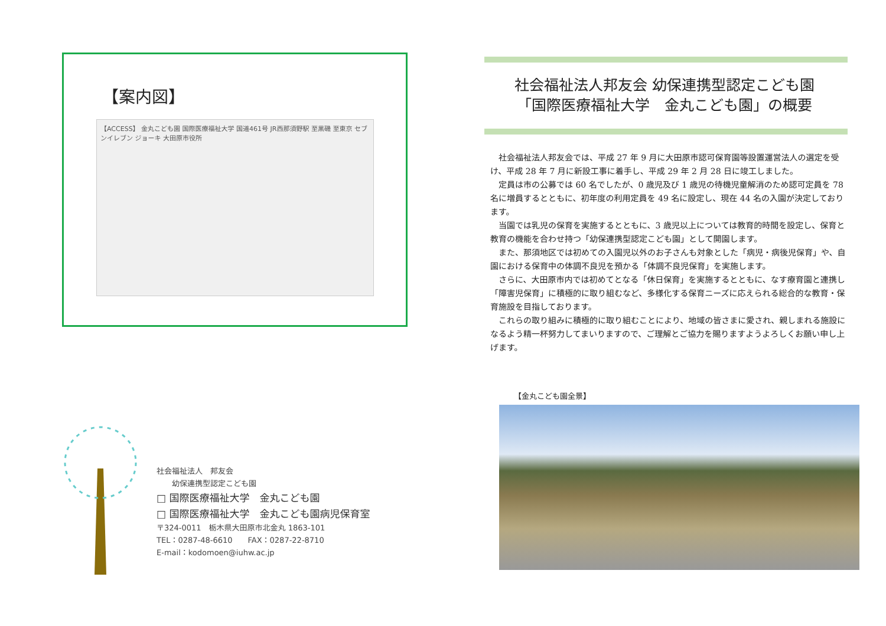【案内図】
【ACCESS】 金丸こども園 国際医療福祉大学 国道461号 JR西那須野駅 至黒磯 至東京 セブンイレブン ジョーキ 大田原市役所
社会福祉法人　邦友会
　　幼保連携型認定こども園
□ 国際医療福祉大学　金丸こども園
□ 国際医療福祉大学　金丸こども園病児保育室
〒324-0011　栃木県大田原市北金丸 1863-101
TEL：0287-48-6610　　FAX：0287-22-8710
E-mail：kodomoen@iuhw.ac.jp
社会福祉法人邦友会 幼保連携型認定こども園
「国際医療福祉大学　金丸こども園」の概要
社会福祉法人邦友会では、平成 27 年 9 月に大田原市認可保育園等設置運営法人の選定を受け、平成 28 年 7 月に新設工事に着手し、平成 29 年 2 月 28 日に竣工しました。
定員は市の公募では 60 名でしたが、0 歳児及び 1 歳児の待機児童解消のため認可定員を 78 名に増員するとともに、初年度の利用定員を 49 名に設定し、現在 44 名の入園が決定しております。
当園では乳児の保育を実施するとともに、3 歳児以上については教育的時間を設定し、保育と教育の機能を合わせ持つ「幼保連携型認定こども園」として開園します。
また、那須地区では初めての入園児以外のお子さんも対象とした「病児・病後児保育」や、自園における保育中の体調不良児を預かる「体調不良児保育」を実施します。
さらに、大田原市内では初めてとなる「休日保育」を実施するとともに、なす療育園と連携し「障害児保育」に積極的に取り組むなど、多様化する保育ニーズに応えられる総合的な教育・保育施設を目指しております。
これらの取り組みに積極的に取り組むことにより、地域の皆さまに愛され、親しまれる施設になるよう精一杯努力してまいりますので、ご理解とご協力を賜りますようよろしくお願い申し上げます。
【金丸こども園全景】